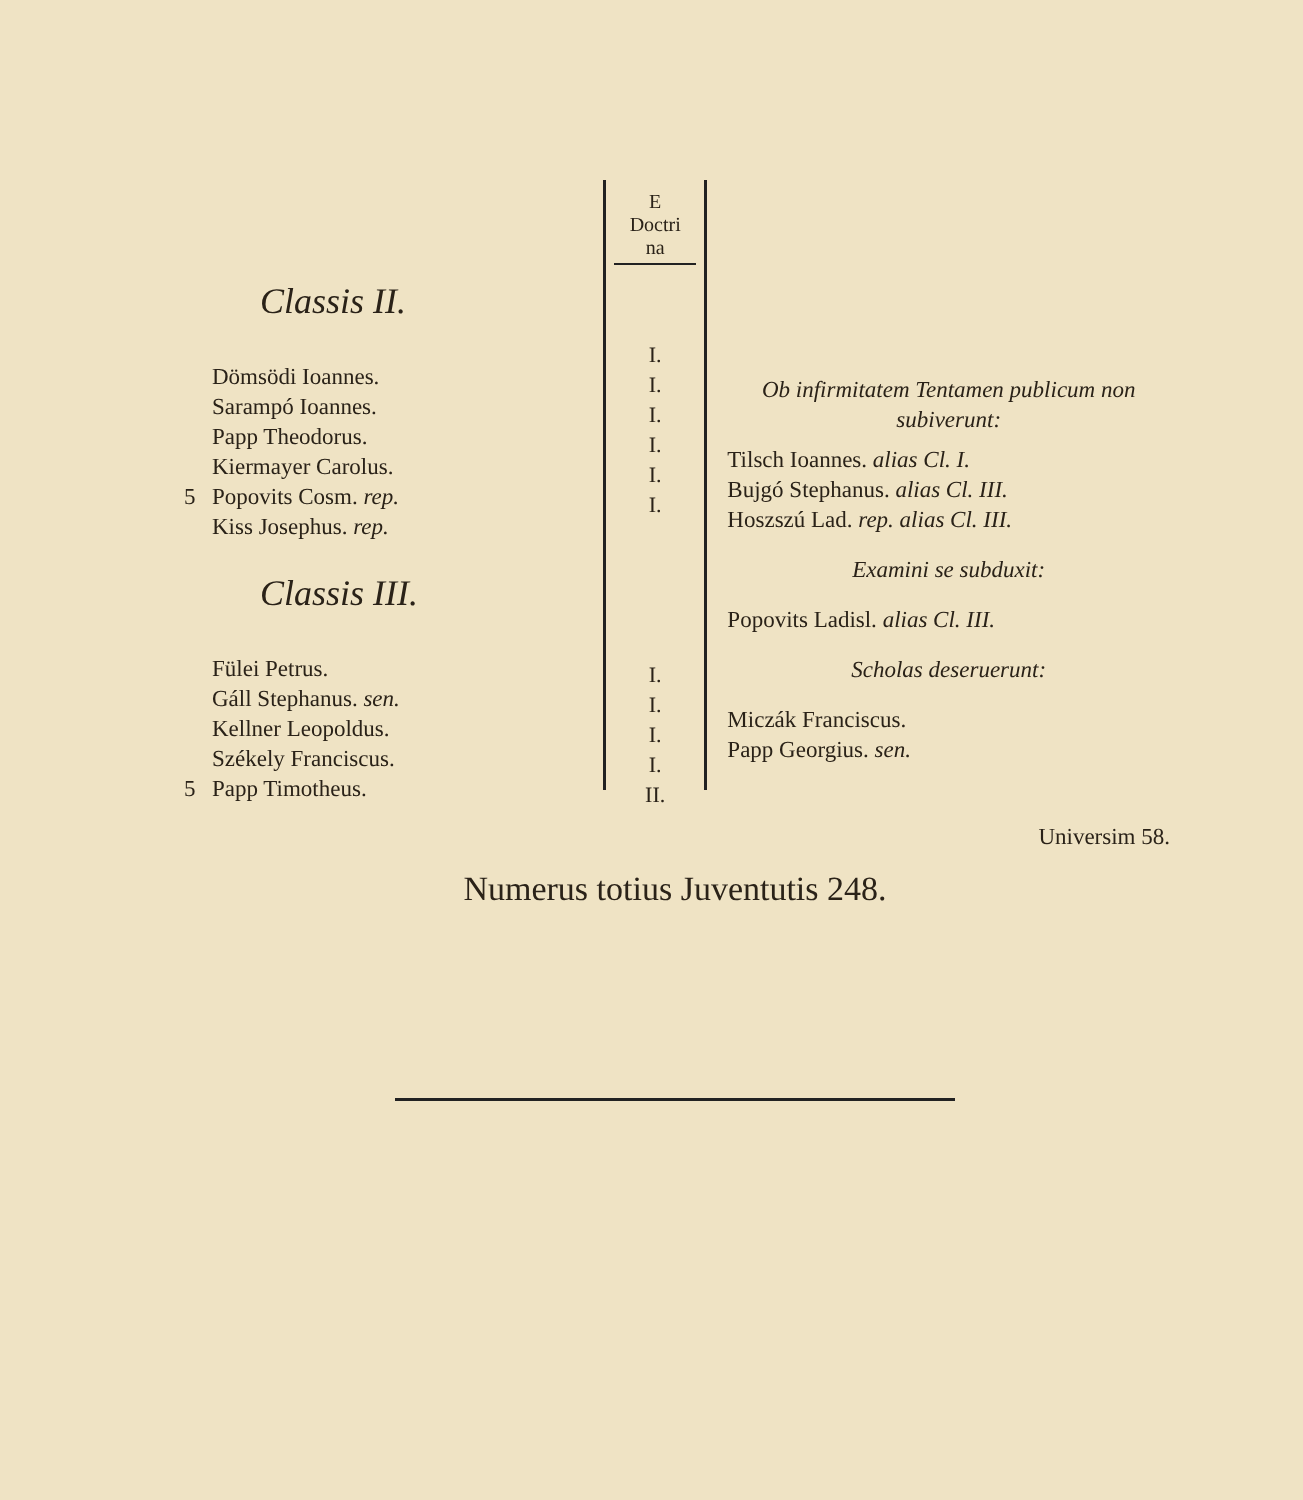Classis II.
| | Dömsödi Ioannes. |
| | Sarampó Ioannes. |
| | Papp Theodorus. |
| | Kiermayer Carolus. |
| 5 | Popovits Cosm. rep. |
| | Kiss Josephus. rep. |
Classis III.
| | Fülei Petrus. |
| | Gáll Stephanus. sen. |
| | Kellner Leopoldus. |
| | Székely Franciscus. |
| 5 | Papp Timotheus. |
E
Doctri
na
I.
I.
I.
I.
I.
I.
I.
I.
I.
I.
II.
Ob infirmitatem Tentamen publicum non subiverunt:
Tilsch Ioannes. alias Cl. I.
Bujgó Stephanus. alias Cl. III.
Hoszszú Lad. rep. alias Cl. III.
Examini se subduxit:
Popovits Ladisl. alias Cl. III.
Scholas deseruerunt:
Miczák Franciscus.
Papp Georgius. sen.
Universim 58.
Numerus totius Juventutis 248.